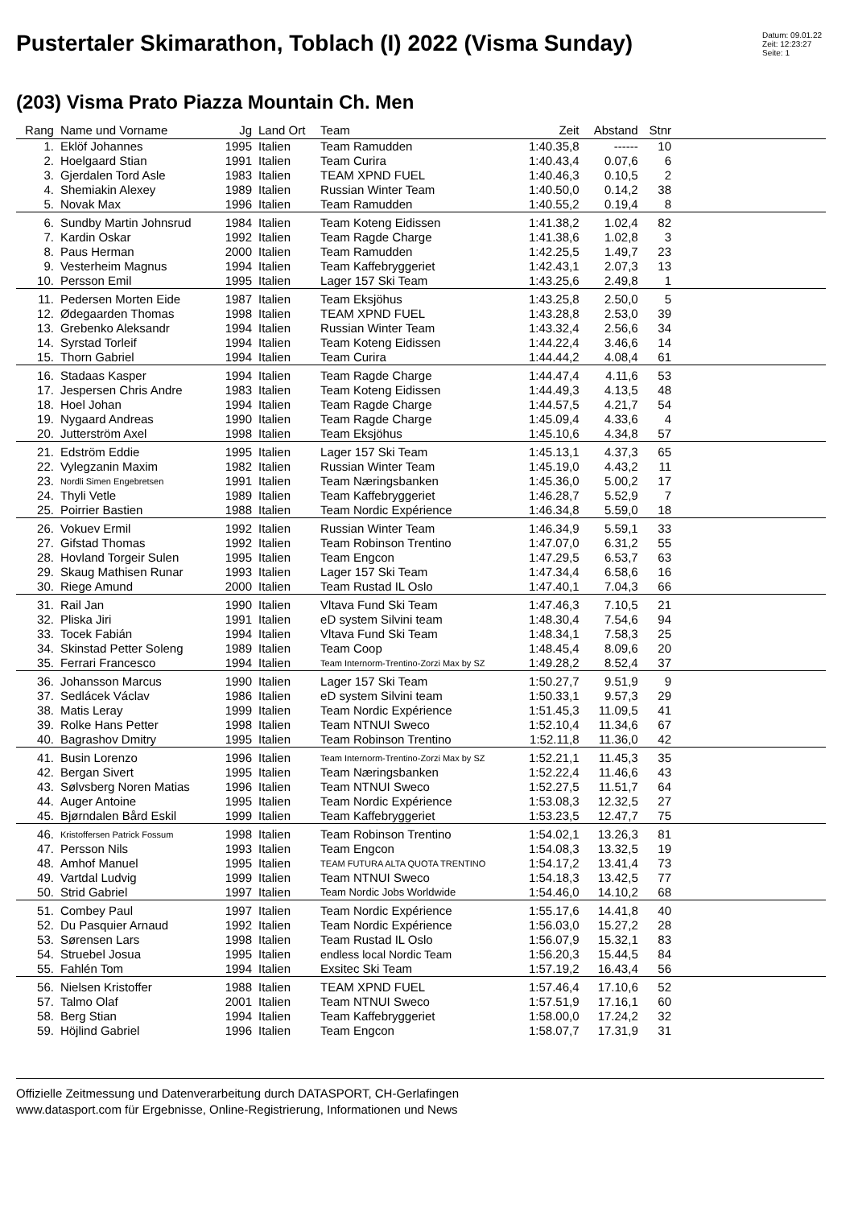Pustertaler Skimarathon, Toblach (I) 2022 (Visma Sunday)
Datum: 09.01.22
Zeit: 12:23:27
Seite: 1
(203) Visma Prato Piazza Mountain Ch. Men
| Rang | Name und Vorname | Jg | Land Ort | Team | Zeit | Abstand | Stnr | |
| --- | --- | --- | --- | --- | --- | --- | --- | --- |
| 1. | Eklöf Johannes | 1995 | Italien | Team Ramudden | 1:40.35,8 | ------ | 10 | |
| 2. | Hoelgaard Stian | 1991 | Italien | Team Curira | 1:40.43,4 | 0.07,6 | 6 | |
| 3. | Gjerdalen Tord Asle | 1983 | Italien | TEAM XPND FUEL | 1:40.46,3 | 0.10,5 | 2 | |
| 4. | Shemiakin Alexey | 1989 | Italien | Russian Winter Team | 1:40.50,0 | 0.14,2 | 38 | |
| 5. | Novak Max | 1996 | Italien | Team Ramudden | 1:40.55,2 | 0.19,4 | 8 | |
| 6. | Sundby Martin Johnsrud | 1984 | Italien | Team Koteng Eidissen | 1:41.38,2 | 1.02,4 | 82 | |
| 7. | Kardin Oskar | 1992 | Italien | Team Ragde Charge | 1:41.38,6 | 1.02,8 | 3 | |
| 8. | Paus Herman | 2000 | Italien | Team Ramudden | 1:42.25,5 | 1.49,7 | 23 | |
| 9. | Vesterheim Magnus | 1994 | Italien | Team Kaffebryggeriet | 1:42.43,1 | 2.07,3 | 13 | |
| 10. | Persson Emil | 1995 | Italien | Lager 157 Ski Team | 1:43.25,6 | 2.49,8 | 1 | |
| 11. | Pedersen Morten Eide | 1987 | Italien | Team Eksjöhus | 1:43.25,8 | 2.50,0 | 5 | |
| 12. | Ødegaarden Thomas | 1998 | Italien | TEAM XPND FUEL | 1:43.28,8 | 2.53,0 | 39 | |
| 13. | Grebenko Aleksandr | 1994 | Italien | Russian Winter Team | 1:43.32,4 | 2.56,6 | 34 | |
| 14. | Syrstad Torleif | 1994 | Italien | Team Koteng Eidissen | 1:44.22,4 | 3.46,6 | 14 | |
| 15. | Thorn Gabriel | 1994 | Italien | Team Curira | 1:44.44,2 | 4.08,4 | 61 | |
| 16. | Stadaas Kasper | 1994 | Italien | Team Ragde Charge | 1:44.47,4 | 4.11,6 | 53 | |
| 17. | Jespersen Chris Andre | 1983 | Italien | Team Koteng Eidissen | 1:44.49,3 | 4.13,5 | 48 | |
| 18. | Hoel Johan | 1994 | Italien | Team Ragde Charge | 1:44.57,5 | 4.21,7 | 54 | |
| 19. | Nygaard Andreas | 1990 | Italien | Team Ragde Charge | 1:45.09,4 | 4.33,6 | 4 | |
| 20. | Jutterström Axel | 1998 | Italien | Team Eksjöhus | 1:45.10,6 | 4.34,8 | 57 | |
| 21. | Edström Eddie | 1995 | Italien | Lager 157 Ski Team | 1:45.13,1 | 4.37,3 | 65 | |
| 22. | Vylegzanin Maxim | 1982 | Italien | Russian Winter Team | 1:45.19,0 | 4.43,2 | 11 | |
| 23. | Nordli Simen Engebretsen | 1991 | Italien | Team Næringsbanken | 1:45.36,0 | 5.00,2 | 17 | |
| 24. | Thyli Vetle | 1989 | Italien | Team Kaffebryggeriet | 1:46.28,7 | 5.52,9 | 7 | |
| 25. | Poirrier Bastien | 1988 | Italien | Team Nordic Expérience | 1:46.34,8 | 5.59,0 | 18 | |
| 26. | Vokuev Ermil | 1992 | Italien | Russian Winter Team | 1:46.34,9 | 5.59,1 | 33 | |
| 27. | Gifstad Thomas | 1992 | Italien | Team Robinson Trentino | 1:47.07,0 | 6.31,2 | 55 | |
| 28. | Hovland Torgeir Sulen | 1995 | Italien | Team Engcon | 1:47.29,5 | 6.53,7 | 63 | |
| 29. | Skaug Mathisen Runar | 1993 | Italien | Lager 157 Ski Team | 1:47.34,4 | 6.58,6 | 16 | |
| 30. | Riege Amund | 2000 | Italien | Team Rustad IL Oslo | 1:47.40,1 | 7.04,3 | 66 | |
| 31. | Rail Jan | 1990 | Italien | Vltava Fund Ski Team | 1:47.46,3 | 7.10,5 | 21 | |
| 32. | Pliska Jiri | 1991 | Italien | eD system Silvini team | 1:48.30,4 | 7.54,6 | 94 | |
| 33. | Tocek Fabián | 1994 | Italien | Vltava Fund Ski Team | 1:48.34,1 | 7.58,3 | 25 | |
| 34. | Skinstad Petter Soleng | 1989 | Italien | Team Coop | 1:48.45,4 | 8.09,6 | 20 | |
| 35. | Ferrari Francesco | 1994 | Italien | Team Internorm-Trentino-Zorzi Max by SZ | 1:49.28,2 | 8.52,4 | 37 | |
| 36. | Johansson Marcus | 1990 | Italien | Lager 157 Ski Team | 1:50.27,7 | 9.51,9 | 9 | |
| 37. | Sedlácek Václav | 1986 | Italien | eD system Silvini team | 1:50.33,1 | 9.57,3 | 29 | |
| 38. | Matis Leray | 1999 | Italien | Team Nordic Expérience | 1:51.45,3 | 11.09,5 | 41 | |
| 39. | Rolke Hans Petter | 1998 | Italien | Team NTNUI Sweco | 1:52.10,4 | 11.34,6 | 67 | |
| 40. | Bagrashov Dmitry | 1995 | Italien | Team Robinson Trentino | 1:52.11,8 | 11.36,0 | 42 | |
| 41. | Busin Lorenzo | 1996 | Italien | Team Internorm-Trentino-Zorzi Max by SZ | 1:52.21,1 | 11.45,3 | 35 | |
| 42. | Bergan Sivert | 1995 | Italien | Team Næringsbanken | 1:52.22,4 | 11.46,6 | 43 | |
| 43. | Sølvsberg Noren Matias | 1996 | Italien | Team NTNUI Sweco | 1:52.27,5 | 11.51,7 | 64 | |
| 44. | Auger Antoine | 1995 | Italien | Team Nordic Expérience | 1:53.08,3 | 12.32,5 | 27 | |
| 45. | Bjørndalen Bård Eskil | 1999 | Italien | Team Kaffebryggeriet | 1:53.23,5 | 12.47,7 | 75 | |
| 46. | Kristoffersen Patrick Fossum | 1998 | Italien | Team Robinson Trentino | 1:54.02,1 | 13.26,3 | 81 | |
| 47. | Persson Nils | 1993 | Italien | Team Engcon | 1:54.08,3 | 13.32,5 | 19 | |
| 48. | Amhof Manuel | 1995 | Italien | TEAM FUTURA ALTA QUOTA TRENTINO | 1:54.17,2 | 13.41,4 | 73 | |
| 49. | Vartdal Ludvig | 1999 | Italien | Team NTNUI Sweco | 1:54.18,3 | 13.42,5 | 77 | |
| 50. | Strid Gabriel | 1997 | Italien | Team Nordic Jobs Worldwide | 1:54.46,0 | 14.10,2 | 68 | |
| 51. | Combey Paul | 1997 | Italien | Team Nordic Expérience | 1:55.17,6 | 14.41,8 | 40 | |
| 52. | Du Pasquier Arnaud | 1992 | Italien | Team Nordic Expérience | 1:56.03,0 | 15.27,2 | 28 | |
| 53. | Sørensen Lars | 1998 | Italien | Team Rustad IL Oslo | 1:56.07,9 | 15.32,1 | 83 | |
| 54. | Struebel Josua | 1995 | Italien | endless local Nordic Team | 1:56.20,3 | 15.44,5 | 84 | |
| 55. | Fahlén Tom | 1994 | Italien | Exsitec Ski Team | 1:57.19,2 | 16.43,4 | 56 | |
| 56. | Nielsen Kristoffer | 1988 | Italien | TEAM XPND FUEL | 1:57.46,4 | 17.10,6 | 52 | |
| 57. | Talmo Olaf | 2001 | Italien | Team NTNUI Sweco | 1:57.51,9 | 17.16,1 | 60 | |
| 58. | Berg Stian | 1994 | Italien | Team Kaffebryggeriet | 1:58.00,0 | 17.24,2 | 32 | |
| 59. | Höjlind Gabriel | 1996 | Italien | Team Engcon | 1:58.07,7 | 17.31,9 | 31 | |
Offizielle Zeitmessung und Datenverarbeitung durch DATASPORT, CH-Gerlafingen
www.datasport.com für Ergebnisse, Online-Registrierung, Informationen und News